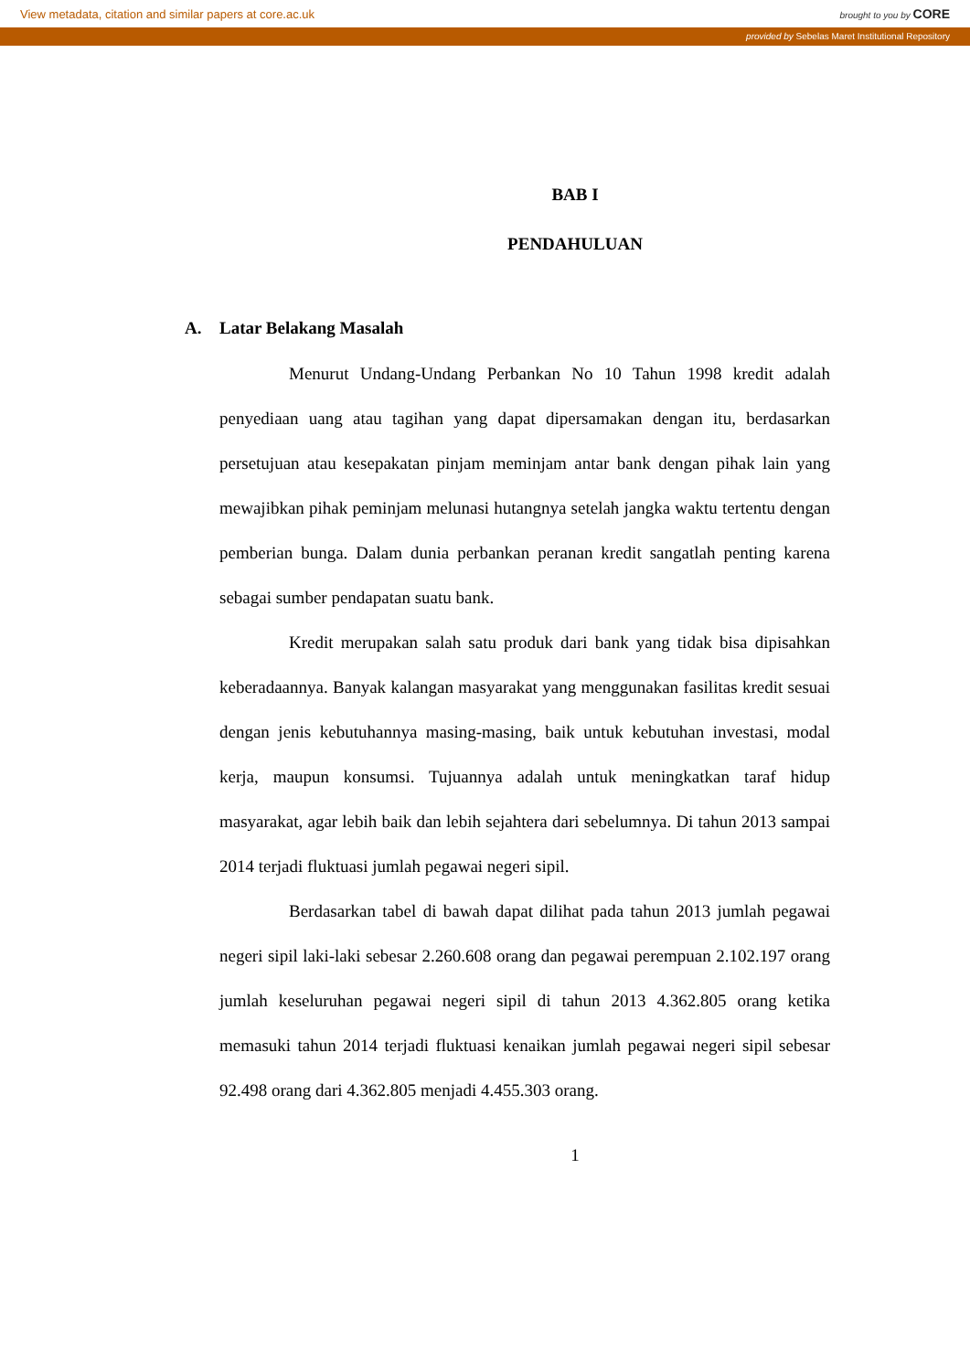View metadata, citation and similar papers at core.ac.uk brought to you by CORE
provided by Sebelas Maret Institutional Repository
BAB I
PENDAHULUAN
A. Latar Belakang Masalah
Menurut Undang-Undang Perbankan No 10 Tahun 1998 kredit adalah penyediaan uang atau tagihan yang dapat dipersamakan dengan itu, berdasarkan persetujuan atau kesepakatan pinjam meminjam antar bank dengan pihak lain yang mewajibkan pihak peminjam melunasi hutangnya setelah jangka waktu tertentu dengan pemberian bunga. Dalam dunia perbankan peranan kredit sangatlah penting karena sebagai sumber pendapatan suatu bank.
Kredit merupakan salah satu produk dari bank yang tidak bisa dipisahkan keberadaannya. Banyak kalangan masyarakat yang menggunakan fasilitas kredit sesuai dengan jenis kebutuhannya masing-masing, baik untuk kebutuhan investasi, modal kerja, maupun konsumsi. Tujuannya adalah untuk meningkatkan taraf hidup masyarakat, agar lebih baik dan lebih sejahtera dari sebelumnya. Di tahun 2013 sampai 2014 terjadi fluktuasi jumlah pegawai negeri sipil.
Berdasarkan tabel di bawah dapat dilihat pada tahun 2013 jumlah pegawai negeri sipil laki-laki sebesar 2.260.608 orang dan pegawai perempuan 2.102.197 orang jumlah keseluruhan pegawai negeri sipil di tahun 2013 4.362.805 orang ketika memasuki tahun 2014 terjadi fluktuasi kenaikan jumlah pegawai negeri sipil sebesar 92.498 orang dari 4.362.805 menjadi 4.455.303 orang.
1